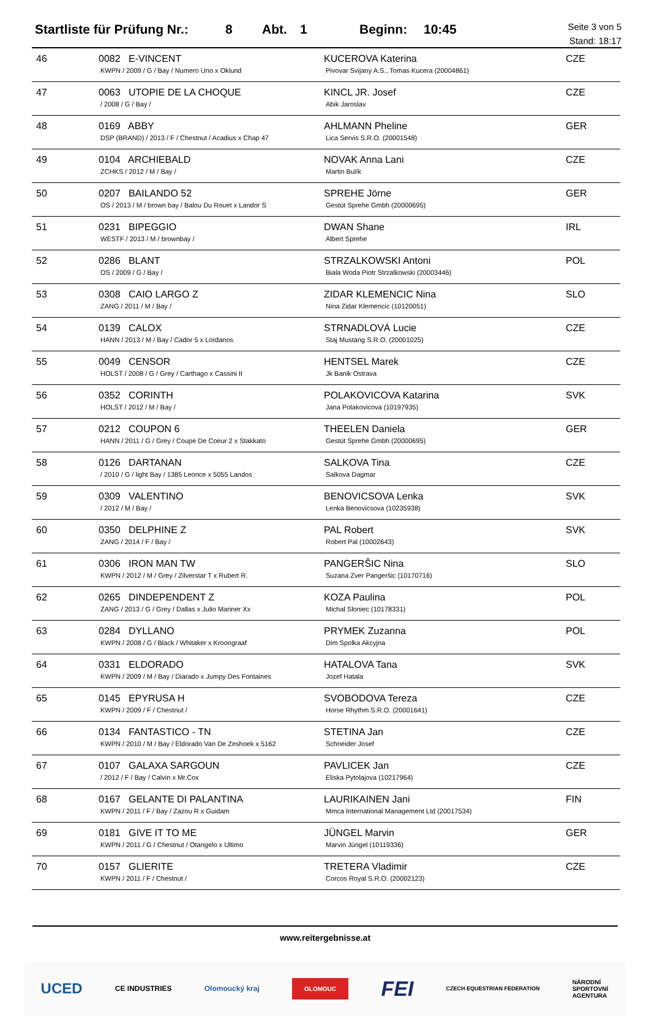Startliste für Prüfung Nr.: 8 Abt. 1 Beginn: 10:45 Seite 3 von 5
Stand: 18:17
| 46 | 0082 E-VINCENT KWPN / 2009 / G / Bay / Numero Uno x Oklund | KUCEROVA Katerina Pivovar Svijany A.S., Tomas Kucera (20004861) | CZE |
| 47 | 0063 UTOPIE DE LA CHOQUE / 2008 / G / Bay / | KINCL JR. Josef Abik Jaroslav | CZE |
| 48 | 0169 ABBY DSP (BRAND) / 2013 / F / Chestnut / Acadius x Chap 47 | AHLMANN Pheline Lica Servis S.R.O. (20001548) | GER |
| 49 | 0104 ARCHIEBALD ZCHKS / 2012 / M / Bay / | NOVAK Anna Lani Martin Bulík | CZE |
| 50 | 0207 BAILANDO 52 OS / 2013 / M / brown bay / Balou Du Rouet x Landor S | SPREHE Jörne Gestüt Sprehe Gmbh (20000695) | GER |
| 51 | 0231 BIPEGGIO WESTF / 2013 / M / brownbay / | DWAN Shane Albert Sprehe | IRL |
| 52 | 0286 BLANT OS / 2009 / G / Bay / | STRZALKOWSKI Antoni Biala Woda Piotr Strzalkowski (20003446) | POL |
| 53 | 0308 CAIO LARGO Z ZANG / 2011 / M / Bay / | ZIDAR KLEMENCIC Nina Nina Zidar Klemencic (10120051) | SLO |
| 54 | 0139 CALOX HANN / 2013 / M / Bay / Cador 5 x Lordanos | STRNADLOVÁ Lucie Staj Mustang S.R.O. (20001025) | CZE |
| 55 | 0049 CENSOR HOLST / 2008 / G / Grey / Carthago x Cassini II | HENTSEL Marek Jk Banik Ostrava | CZE |
| 56 | 0352 CORINTH HOLST / 2012 / M / Bay / | POLAKOVICOVA Katarina Jana Polakovicova (10197935) | SVK |
| 57 | 0212 COUPON 6 HANN / 2011 / G / Grey / Coupe De Coeur 2 x Stakkato | THEELEN Daniela Gestüt Sprehe Gmbh (20000695) | GER |
| 58 | 0126 DARTANAN / 2010 / G / light Bay / 1385 Leonce x 5055 Landos | SALKOVA Tina Salkova Dagmar | CZE |
| 59 | 0309 VALENTINO / 2012 / M / Bay / | BENOVICSOVA Lenka Lenka Benovicsova (10235938) | SVK |
| 60 | 0350 DELPHINE Z ZANG / 2014 / F / Bay / | PAL Robert Robert Pal (10002643) | SVK |
| 61 | 0306 IRON MAN TW KWPN / 2012 / M / Grey / Zilverstar T x Rubert R. | PANGERŠIC Nina Suzana Zver Pangeršic (10170716) | SLO |
| 62 | 0265 DINDEPENDENT Z ZANG / 2013 / G / Grey / Dallas x Julio Mariner Xx | KOZA Paulina Michal Sloniec (10178331) | POL |
| 63 | 0284 DYLLANO KWPN / 2008 / G / Black / Whitaker x Kroongraaf | PRYMEK Zuzanna Dim Spolka Akcyjna | POL |
| 64 | 0331 ELDORADO KWPN / 2009 / M / Bay / Diarado x Jumpy Des Fontaines | HATALOVA Tana Jozef Hatala | SVK |
| 65 | 0145 EPYRUSA H KWPN / 2009 / F / Chestnut / | SVOBODOVA Tereza Horse Rhythm S.R.O. (20001641) | CZE |
| 66 | 0134 FANTASTICO - TN KWPN / 2010 / M / Bay / Eldorado Van De Zeshoek x 5162 | STETINA Jan Schneider Josef | CZE |
| 67 | 0107 GALAXA SARGOUN / 2012 / F / Bay / Calvin x Mr.Cox | PAVLICEK Jan Eliska Pytolajova (10217964) | CZE |
| 68 | 0167 GELANTE DI PALANTINA KWPN / 2011 / F / Bay / Zazou R x Guidam | LAURIKAINEN Jani Mmca International Management Ltd (20017534) | FIN |
| 69 | 0181 GIVE IT TO ME KWPN / 2011 / G / Chestnut / Otangelo x Ultimo | JÜNGEL Marvin Marvin Jüngel (10119336) | GER |
| 70 | 0157 GLIERITE KWPN / 2011 / F / Chestnut / | TRETERA Vladimir Corcos Royal S.R.O. (20002123) | CZE |
www.reitergebnisse.at
UCED CE INDUSTRIES Olomoucký kraj OLOMOUC FEI CZECH EQUESTRIAN FEDERATION NÁRODNÍ
SPORTOVNÍ
AGENTURA